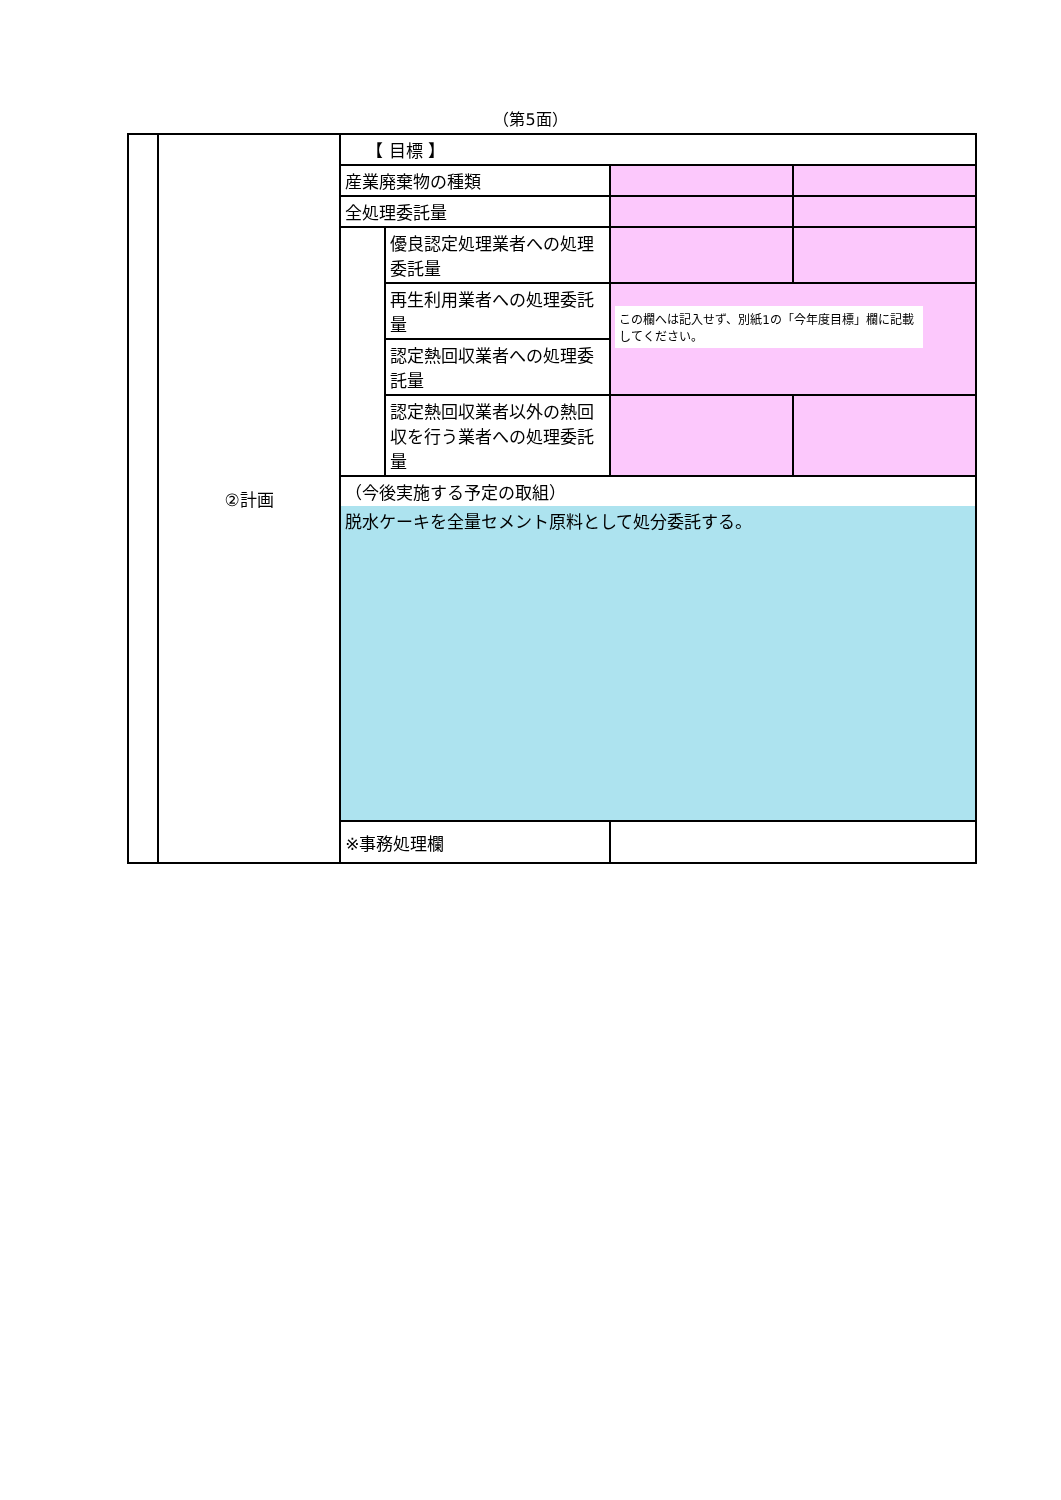（第5面）
| | ②計画 | 【 目標 】 | | | |
| | | 産業廃棄物の種類 | | | |
| | | 全処理委託量 | | | |
| | | | 優良認定処理業者への処理委託量 | | |
| | | | 再生利用業者への処理委託量 | この欄へは記入せず、別紙1の「今年度目標」欄に記載してください。 | |
| | | | 認定熱回収業者への処理委託量 | | |
| | | | 認定熱回収業者以外の熱回収を行う業者への処理委託量 | | |
| | | （今後実施する予定の取組） | | | |
| | | 脱水ケーキを全量セメント原料として処分委託する。 | | | |
| | | ※事務処理欄 | | | |